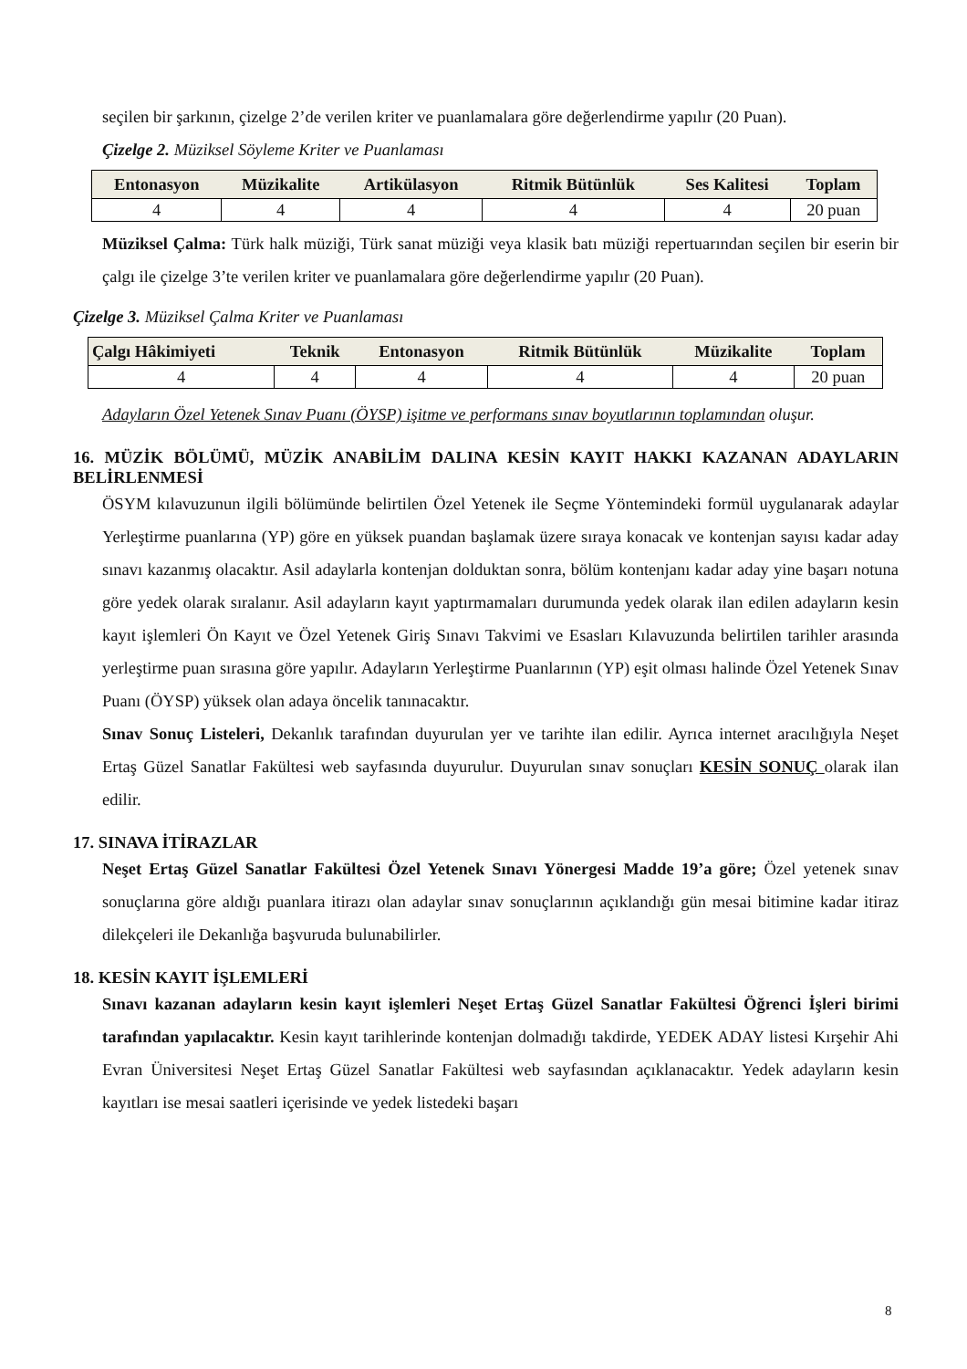seçilen bir şarkının, çizelge 2’de verilen kriter ve puanlamalara göre değerlendirme yapılır (20 Puan).
Çizelge 2. Müziksel Söyleme Kriter ve Puanlaması
| Entonasyon | Müzikalite | Artikülasyon | Ritmik Bütünlük | Ses Kalitesi | Toplam |
| --- | --- | --- | --- | --- | --- |
| 4 | 4 | 4 | 4 | 4 | 20 puan |
Müziksel Çalma: Türk halk müziği, Türk sanat müziği veya klasik batı müziği repertuarından seçilen bir eserin bir çalgı ile çizelge 3’te verilen kriter ve puanlamalara göre değerlendirme yapılır (20 Puan).
Çizelge 3. Müziksel Çalma Kriter ve Puanlaması
| Çalgı Hâkimiyeti | Teknik | Entonasyon | Ritmik Bütünlük | Müzikalite | Toplam |
| --- | --- | --- | --- | --- | --- |
| 4 | 4 | 4 | 4 | 4 | 20 puan |
Adayların Özel Yetenek Sınav Puanı (ÖYSP) işitme ve performans sınav boyutlarının toplamından oluşur.
16. MÜZİK BÖLÜMÜ, MÜZİK ANABİLİM DALINA KESİN KAYIT HAKKI KAZANAN ADAYLARIN BELİRLENMESİ
ÖSYM kılavuzunun ilgili bölümünde belirtilen Özel Yetenek ile Seçme Yöntemindeki formül uygulanarak adaylar Yerleştirme puanlarına (YP) göre en yüksek puandan başlamak üzere sıraya konacak ve kontenjan sayısı kadar aday sınavı kazanmış olacaktır. Asil adaylarla kontenjan dolduktan sonra, bölüm kontenjanı kadar aday yine başarı notuna göre yedek olarak sıralanır. Asil adayların kayıt yaptırmamaları durumunda yedek olarak ilan edilen adayların kesin kayıt işlemleri Ön Kayıt ve Özel Yetenek Giriş Sınavı Takvimi ve Esasları Kılavuzunda belirtilen tarihler arasında yerleştirme puan sırasına göre yapılır. Adayların Yerleştirme Puanlarının (YP) eşit olması halinde Özel Yetenek Sınav Puanı (ÖYSP) yüksek olan adaya öncelik tanınacaktır.
Sınav Sonuç Listeleri, Dekanlık tarafından duyurulan yer ve tarihte ilan edilir. Ayrıca internet aracılığıyla Neşet Ertaş Güzel Sanatlar Fakültesi web sayfasında duyurulur. Duyurulan sınav sonuçları KESİN SONUÇ olarak ilan edilir.
17. SINAVA İTİRAZLAR
Neşet Ertaş Güzel Sanatlar Fakültesi Özel Yetenek Sınavı Yönergesi Madde 19’a göre; Özel yetenek sınav sonuçlarına göre aldığı puanlara itirazı olan adaylar sınav sonuçlarının açıklandığı gün mesai bitimine kadar itiraz dilekçeleri ile Dekanlığa başvuruda bulunabilirler.
18. KESİN KAYIT İŞLEMLERİ
Sınavı kazanan adayların kesin kayıt işlemleri Neşet Ertaş Güzel Sanatlar Fakültesi Öğrenci İşleri birimi tarafından yapılacaktır. Kesin kayıt tarihlerinde kontenjan dolmadığı takdirde, YEDEK ADAY listesi Kırşehir Ahi Evran Üniversitesi Neşet Ertaş Güzel Sanatlar Fakültesi web sayfasından açıklanacaktır. Yedek adayların kesin kayıtları ise mesai saatleri içerisinde ve yedek listedeki başarı
8